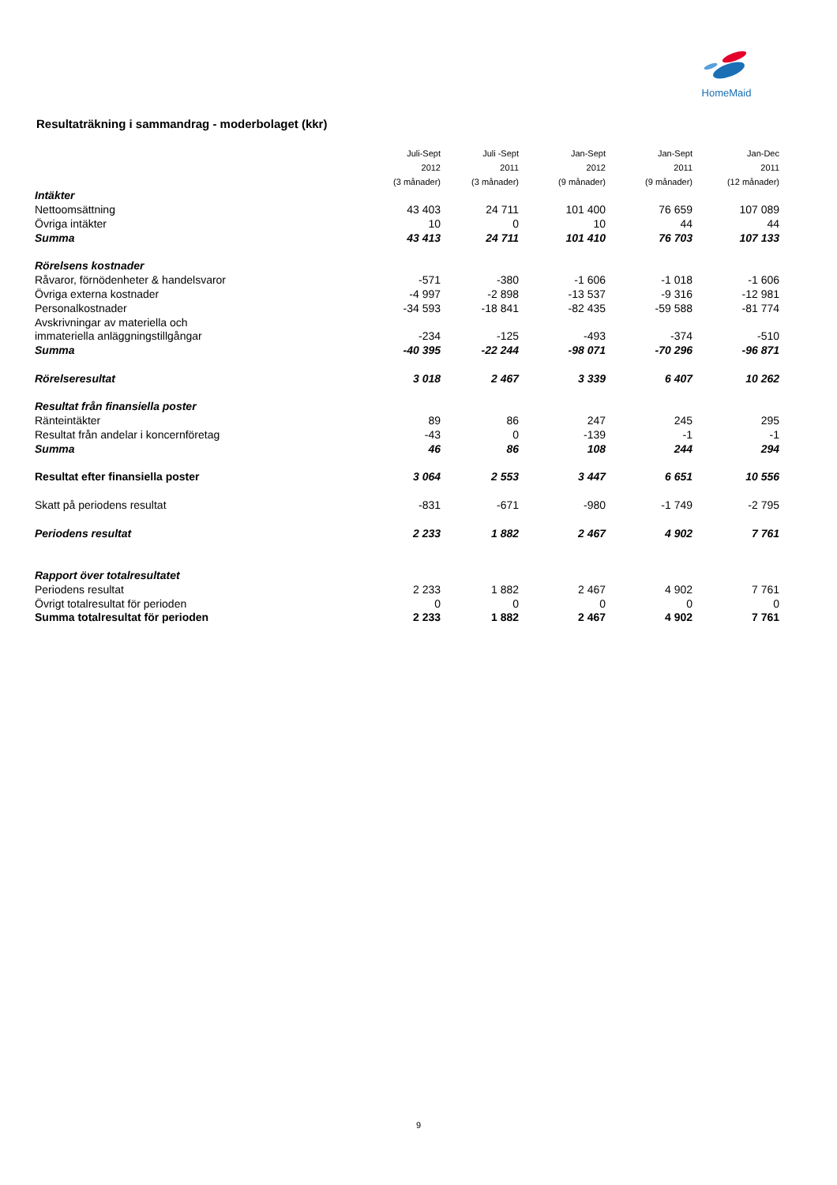HomeMaid
Resultaträkning i sammandrag - moderbolaget (kkr)
| | Juli-Sept | Juli -Sept | Jan-Sept | Jan-Sept | Jan-Dec |
| | 2012 | 2011 | 2012 | 2011 | 2011 |
| | (3 månader) | (3 månader) | (9 månader) | (9 månader) | (12 månader) |
| Intäkter | | | | | |
| Nettoomsättning | 43 403 | 24 711 | 101 400 | 76 659 | 107 089 |
| Övriga intäkter | 10 | 0 | 10 | 44 | 44 |
| Summa | 43 413 | 24 711 | 101 410 | 76 703 | 107 133 |
| Rörelsens kostnader | | | | | |
| Råvaror, förnödenheter & handelsvaror | -571 | -380 | -1 606 | -1 018 | -1 606 |
| Övriga externa kostnader | -4 997 | -2 898 | -13 537 | -9 316 | -12 981 |
| Personalkostnader | -34 593 | -18 841 | -82 435 | -59 588 | -81 774 |
| Avskrivningar av materiella och | | | | | |
| immateriella anläggningstillgångar | -234 | -125 | -493 | -374 | -510 |
| Summa | -40 395 | -22 244 | -98 071 | -70 296 | -96 871 |
| Rörelseresultat | 3 018 | 2 467 | 3 339 | 6 407 | 10 262 |
| Resultat från finansiella poster | | | | | |
| Ränteintäkter | 89 | 86 | 247 | 245 | 295 |
| Resultat från andelar i koncernföretag | -43 | 0 | -139 | -1 | -1 |
| Summa | 46 | 86 | 108 | 244 | 294 |
| Resultat efter finansiella poster | 3 064 | 2 553 | 3 447 | 6 651 | 10 556 |
| Skatt på periodens resultat | -831 | -671 | -980 | -1 749 | -2 795 |
| Periodens resultat | 2 233 | 1 882 | 2 467 | 4 902 | 7 761 |
| Rapport över totalresultatet | | | | | |
| Periodens resultat | 2 233 | 1 882 | 2 467 | 4 902 | 7 761 |
| Övrigt totalresultat för perioden | 0 | 0 | 0 | 0 | 0 |
| Summa totalresultat för perioden | 2 233 | 1 882 | 2 467 | 4 902 | 7 761 |
9